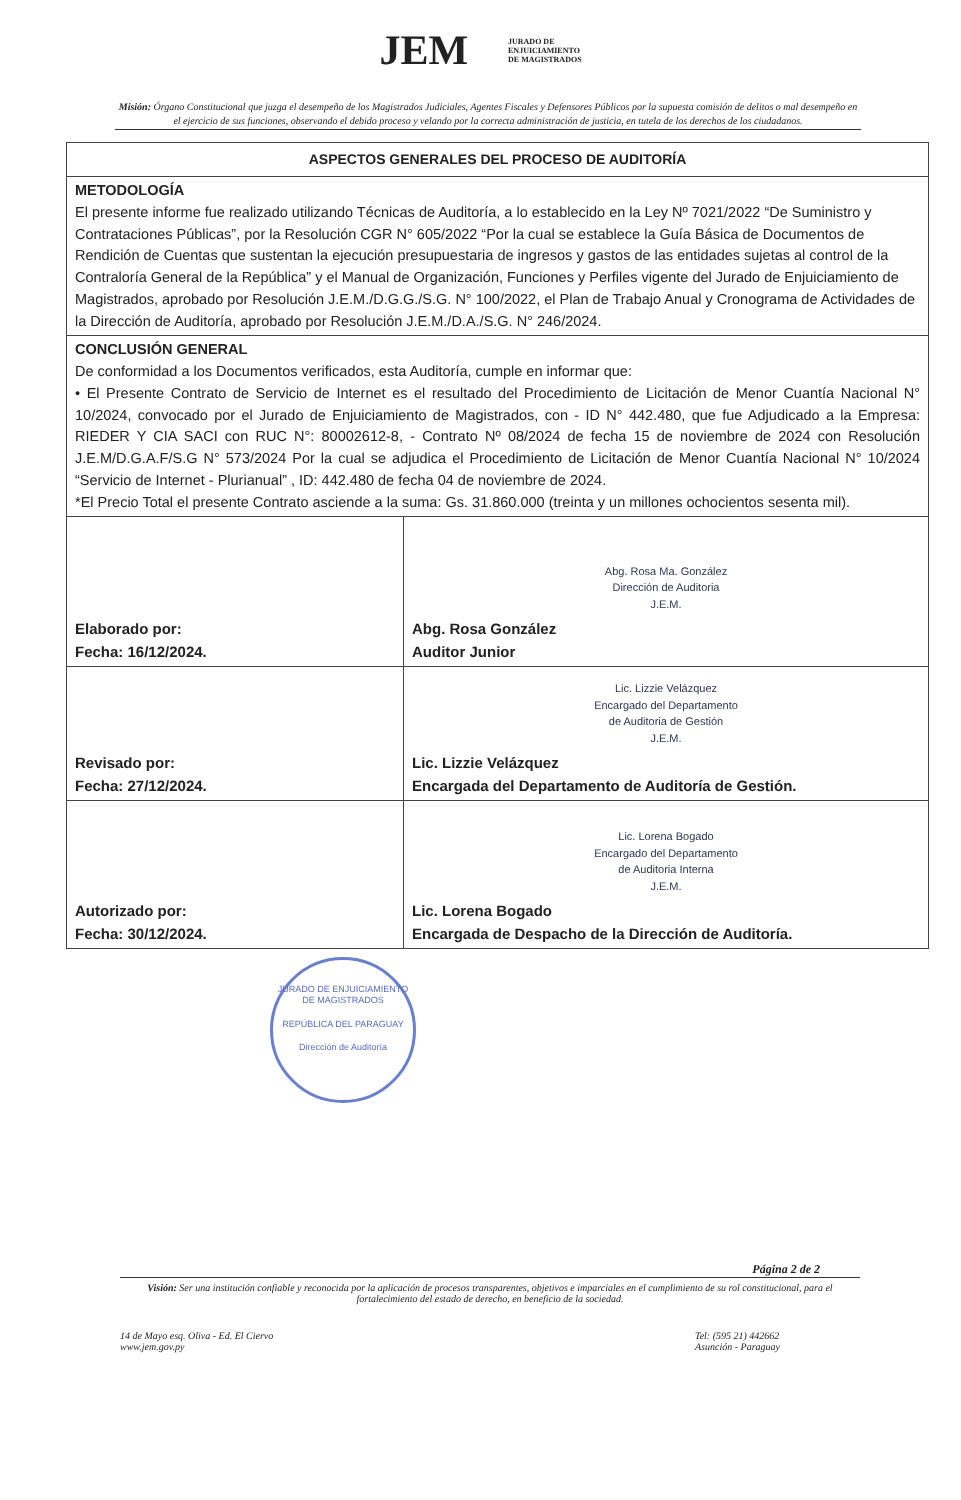JEM JURADO DE
ENJUICIAMIENTO
DE MAGISTRADOS
Misión: Órgano Constitucional que juzga el desempeño de los Magistrados Judiciales, Agentes Fiscales y Defensores Públicos por la supuesta comisión de delitos o mal desempeño en el ejercicio de sus funciones, observando el debido proceso y velando por la correcta administración de justicia, en tutela de los derechos de los ciudadanos.
| ASPECTOS GENERALES DEL PROCESO DE AUDITORÍA | |
| --- | --- |
| METODOLOGÍA El presente informe fue realizado utilizando Técnicas de Auditoría, a lo establecido en la Ley Nº 7021/2022 “De Suministro y Contrataciones Públicas”, por la Resolución CGR N° 605/2022 “Por la cual se establece la Guía Básica de Documentos de Rendición de Cuentas que sustentan la ejecución presupuestaria de ingresos y gastos de las entidades sujetas al control de la Contraloría General de la República” y el Manual de Organización, Funciones y Perfiles vigente del Jurado de Enjuiciamiento de Magistrados, aprobado por Resolución J.E.M./D.G.G./S.G. N° 100/2022, el Plan de Trabajo Anual y Cronograma de Actividades de la Dirección de Auditoría, aprobado por Resolución J.E.M./D.A./S.G. N° 246/2024. | |
| CONCLUSIÓN GENERAL De conformidad a los Documentos verificados, esta Auditoría, cumple en informar que: • El Presente Contrato de Servicio de Internet es el resultado del Procedimiento de Licitación de Menor Cuantía Nacional N° 10/2024, convocado por el Jurado de Enjuiciamiento de Magistrados, con - ID N° 442.480, que fue Adjudicado a la Empresa: RIEDER Y CIA SACI con RUC N°: 80002612-8, - Contrato Nº 08/2024 de fecha 15 de noviembre de 2024 con Resolución J.E.M/D.G.A.F/S.G N° 573/2024 Por la cual se adjudica el Procedimiento de Licitación de Menor Cuantía Nacional N° 10/2024 “Servicio de Internet - Plurianual” , ID: 442.480 de fecha 04 de noviembre de 2024. *El Precio Total el presente Contrato asciende a la suma: Gs. 31.860.000 (treinta y un millones ochocientos sesenta mil). | |
| Elaborado por: Fecha: 16/12/2024. | Abg. Rosa Ma. González Dirección de Auditoria J.E.M. Abg. Rosa González Auditor Junior |
| Revisado por: Fecha: 27/12/2024. | Lic. Lizzie Velázquez Encargado del Departamento de Auditoria de Gestión J.E.M. Lic. Lizzie Velázquez Encargada del Departamento de Auditoría de Gestión. |
| Autorizado por: Fecha: 30/12/2024. | Lic. Lorena Bogado Encargado del Departamento de Auditoria Interna J.E.M. Lic. Lorena Bogado Encargada de Despacho de la Dirección de Auditoría. |
JURADO DE ENJUICIAMIENTO DE MAGISTRADOS
REPÚBLICA DEL PARAGUAY
Dirección de Auditoría
Página 2 de 2
Visión: Ser una institución confiable y reconocida por la aplicación de procesos transparentes, objetivos e imparciales en el cumplimiento de su rol constitucional, para el fortalecimiento del estado de derecho, en beneficio de la sociedad.
14 de Mayo esq. Oliva - Ed. El Ciervo
www.jem.gov.py
Tel: (595 21) 442662
Asunción - Paraguay